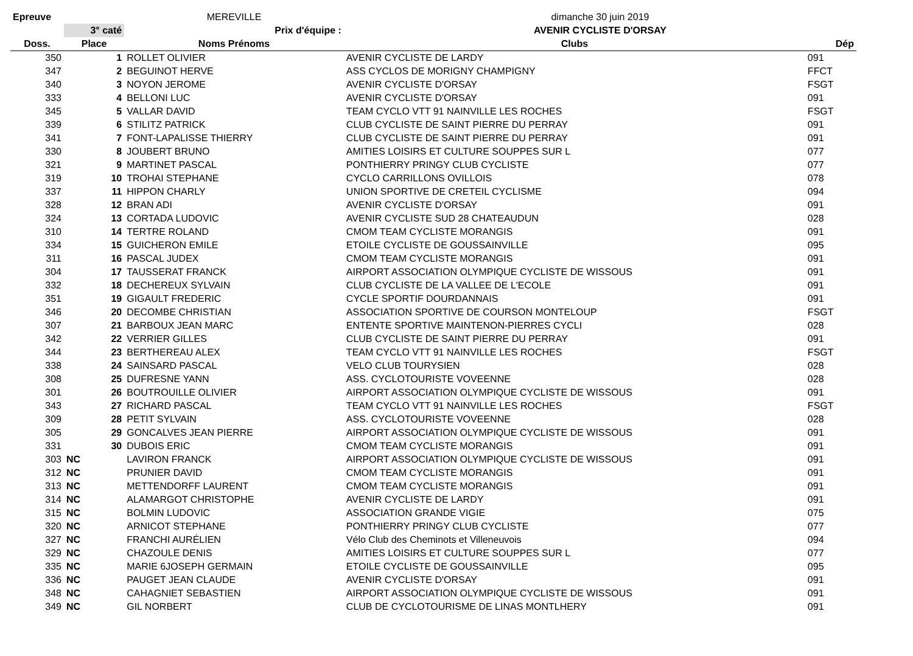| Epreuve | | MEREVILLE | dimanche 30 juin 2019 | |
| | 3° caté | Prix d'équipe : | AVENIR CYCLISTE D'ORSAY | |
| Doss. | Place | Noms Prénoms | Clubs | Dép |
| 350 | 1 | ROLLET OLIVIER | AVENIR CYCLISTE DE LARDY | 091 |
| 347 | 2 | BEGUINOT HERVE | ASS CYCLOS DE MORIGNY CHAMPIGNY | FFCT |
| 340 | 3 | NOYON JEROME | AVENIR CYCLISTE D'ORSAY | FSGT |
| 333 | 4 | BELLONI LUC | AVENIR CYCLISTE D'ORSAY | 091 |
| 345 | 5 | VALLAR DAVID | TEAM CYCLO VTT 91 NAINVILLE LES ROCHES | FSGT |
| 339 | 6 | STILITZ PATRICK | CLUB CYCLISTE DE SAINT PIERRE DU PERRAY | 091 |
| 341 | 7 | FONT-LAPALISSE THIERRY | CLUB CYCLISTE DE SAINT PIERRE DU PERRAY | 091 |
| 330 | 8 | JOUBERT BRUNO | AMITIES LOISIRS ET CULTURE SOUPPES SUR L | 077 |
| 321 | 9 | MARTINET PASCAL | PONTHIERRY PRINGY CLUB CYCLISTE | 077 |
| 319 | 10 | TROHAI STEPHANE | CYCLO CARRILLONS OVILLOIS | 078 |
| 337 | 11 | HIPPON CHARLY | UNION SPORTIVE DE CRETEIL CYCLISME | 094 |
| 328 | 12 | BRAN ADI | AVENIR CYCLISTE D'ORSAY | 091 |
| 324 | 13 | CORTADA LUDOVIC | AVENIR CYCLISTE SUD 28 CHATEAUDUN | 028 |
| 310 | 14 | TERTRE ROLAND | CMOM TEAM CYCLISTE MORANGIS | 091 |
| 334 | 15 | GUICHERON EMILE | ETOILE CYCLISTE DE GOUSSAINVILLE | 095 |
| 311 | 16 | PASCAL JUDEX | CMOM TEAM CYCLISTE MORANGIS | 091 |
| 304 | 17 | TAUSSERAT FRANCK | AIRPORT ASSOCIATION OLYMPIQUE CYCLISTE DE WISSOUS | 091 |
| 332 | 18 | DECHEREUX SYLVAIN | CLUB CYCLISTE DE LA VALLEE DE L'ECOLE | 091 |
| 351 | 19 | GIGAULT FREDERIC | CYCLE SPORTIF DOURDANNAIS | 091 |
| 346 | 20 | DECOMBE CHRISTIAN | ASSOCIATION SPORTIVE DE COURSON MONTELOUP | FSGT |
| 307 | 21 | BARBOUX JEAN MARC | ENTENTE SPORTIVE MAINTENON-PIERRES CYCLI | 028 |
| 342 | 22 | VERRIER GILLES | CLUB CYCLISTE DE SAINT PIERRE DU PERRAY | 091 |
| 344 | 23 | BERTHEREAU ALEX | TEAM CYCLO VTT 91 NAINVILLE LES ROCHES | FSGT |
| 338 | 24 | SAINSARD PASCAL | VELO CLUB TOURYSIEN | 028 |
| 308 | 25 | DUFRESNE YANN | ASS. CYCLOTOURISTE VOVEENNE | 028 |
| 301 | 26 | BOUTROUILLE OLIVIER | AIRPORT ASSOCIATION OLYMPIQUE CYCLISTE DE WISSOUS | 091 |
| 343 | 27 | RICHARD PASCAL | TEAM CYCLO VTT 91 NAINVILLE LES ROCHES | FSGT |
| 309 | 28 | PETIT SYLVAIN | ASS. CYCLOTOURISTE VOVEENNE | 028 |
| 305 | 29 | GONCALVES JEAN PIERRE | AIRPORT ASSOCIATION OLYMPIQUE CYCLISTE DE WISSOUS | 091 |
| 331 | 30 | DUBOIS ERIC | CMOM TEAM CYCLISTE MORANGIS | 091 |
| 303 | NC | LAVIRON FRANCK | AIRPORT ASSOCIATION OLYMPIQUE CYCLISTE DE WISSOUS | 091 |
| 312 | NC | PRUNIER DAVID | CMOM TEAM CYCLISTE MORANGIS | 091 |
| 313 | NC | METTENDORFF LAURENT | CMOM TEAM CYCLISTE MORANGIS | 091 |
| 314 | NC | ALAMARGOT CHRISTOPHE | AVENIR CYCLISTE DE LARDY | 091 |
| 315 | NC | BOLMIN LUDOVIC | ASSOCIATION GRANDE VIGIE | 075 |
| 320 | NC | ARNICOT STEPHANE | PONTHIERRY PRINGY CLUB CYCLISTE | 077 |
| 327 | NC | FRANCHI AURÉLIEN | Vélo Club des Cheminots et Villeneuvois | 094 |
| 329 | NC | CHAZOULE DENIS | AMITIES LOISIRS ET CULTURE SOUPPES SUR L | 077 |
| 335 | NC | MARIE 6JOSEPH GERMAIN | ETOILE CYCLISTE DE GOUSSAINVILLE | 095 |
| 336 | NC | PAUGET JEAN CLAUDE | AVENIR CYCLISTE D'ORSAY | 091 |
| 348 | NC | CAHAGNIET SEBASTIEN | AIRPORT ASSOCIATION OLYMPIQUE CYCLISTE DE WISSOUS | 091 |
| 349 | NC | GIL NORBERT | CLUB DE CYCLOTOURISME DE LINAS MONTLHERY | 091 |